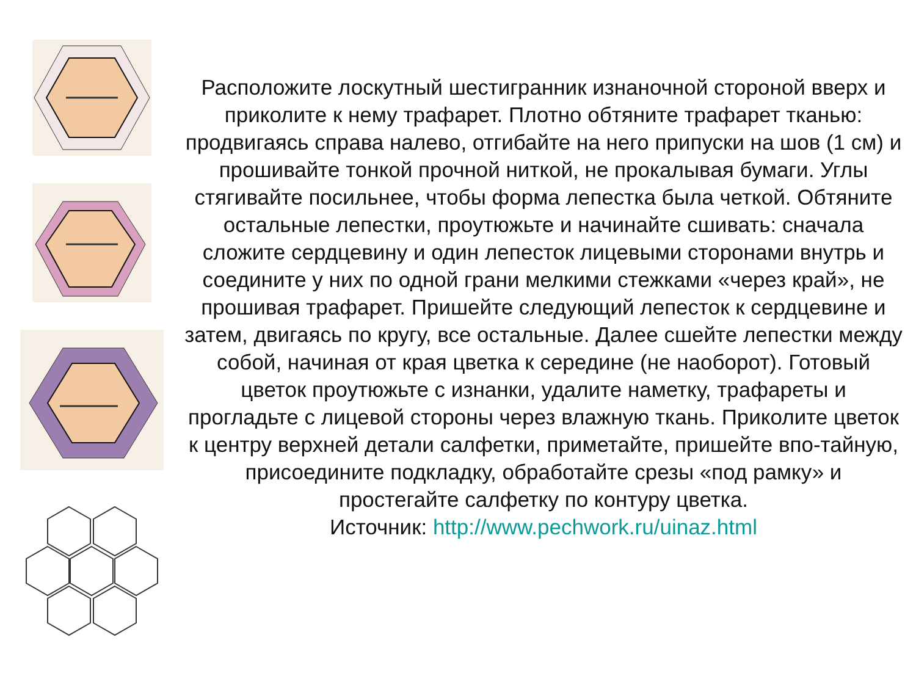Расположите лоскутный шестигранник изнаночной стороной вверх и приколите к нему трафарет. Плотно обтяните трафарет тканью: продвигаясь справа налево, отгибайте на него припуски на шов (1 см) и прошивайте тонкой прочной ниткой, не прокалывая бумаги. Углы стягивайте посильнее, чтобы форма лепестка была четкой. Обтяните остальные лепестки, проутюжьте и начинайте сшивать: сначала сложите сердцевину и один лепесток лицевыми сторонами внутрь и соедините у них по одной грани мелкими стежками «через край», не прошивая трафарет. Пришейте следующий лепесток к сердцевине и затем, двигаясь по кругу, все остальные. Далее сшейте лепестки между собой, начиная от края цветка к середине (не наоборот). Готовый цветок проутюжьте с изнанки, удалите наметку, трафареты и прогладьте с лицевой стороны через влажную ткань. Приколите цветок к центру верхней детали салфетки, приметайте, пришейте впо-тайную, присоедините подкладку, обработайте срезы «под рамку» и простегайте салфетку по контуру цветка.
Источник: http://www.pechwork.ru/uinaz.html